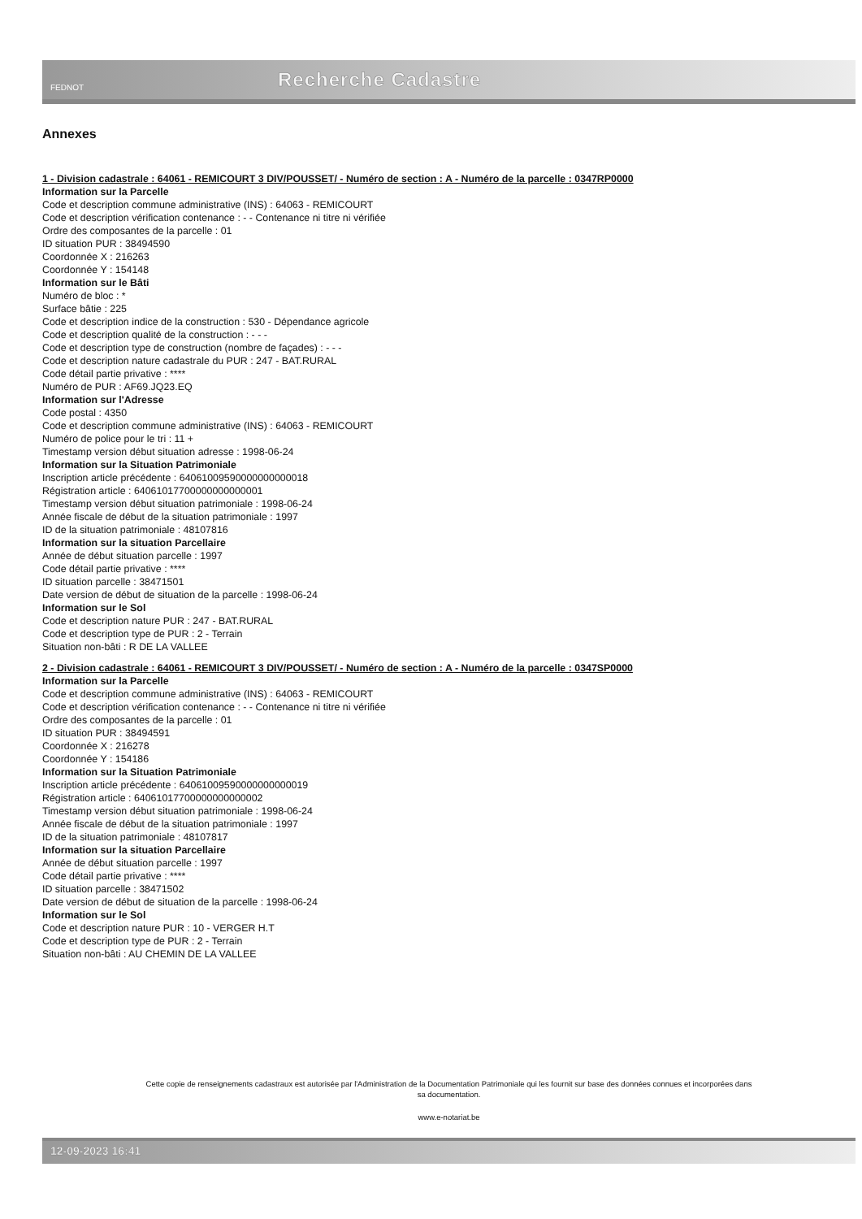FEDNOT
Recherche Cadastre
Annexes
1 - Division cadastrale : 64061 - REMICOURT 3 DIV/POUSSET/ - Numéro de section : A - Numéro de la parcelle : 0347RP0000
Information sur la Parcelle
Code et description commune administrative (INS) : 64063 - REMICOURT
Code et description vérification contenance : - - Contenance ni titre ni vérifiée
Ordre des composantes de la parcelle : 01
ID situation PUR : 38494590
Coordonnée X : 216263
Coordonnée Y : 154148
Information sur le Bâti
Numéro de bloc : *
Surface bâtie : 225
Code et description indice de la construction : 530 - Dépendance agricole
Code et description qualité de la construction : - - -
Code et description type de construction (nombre de façades) : - - -
Code et description nature cadastrale du PUR : 247 - BAT.RURAL
Code détail partie privative : ****
Numéro de PUR : AF69.JQ23.EQ
Information sur l'Adresse
Code postal : 4350
Code et description commune administrative (INS) : 64063 - REMICOURT
Numéro de police pour le tri : 11 +
Timestamp version début situation adresse : 1998-06-24
Information sur la Situation Patrimoniale
Inscription article précédente : 64061009590000000000018
Régistration article : 64061017700000000000001
Timestamp version début situation patrimoniale : 1998-06-24
Année fiscale de début de la situation patrimoniale : 1997
ID de la situation patrimoniale : 48107816
Information sur la situation Parcellaire
Année de début situation parcelle : 1997
Code détail partie privative : ****
ID situation parcelle : 38471501
Date version de début de situation de la parcelle : 1998-06-24
Information sur le Sol
Code et description nature PUR : 247 - BAT.RURAL
Code et description type de PUR : 2 - Terrain
Situation non-bâti : R DE LA VALLEE
2 - Division cadastrale : 64061 - REMICOURT 3 DIV/POUSSET/ - Numéro de section : A - Numéro de la parcelle : 0347SP0000
Information sur la Parcelle
Code et description commune administrative (INS) : 64063 - REMICOURT
Code et description vérification contenance : - - Contenance ni titre ni vérifiée
Ordre des composantes de la parcelle : 01
ID situation PUR : 38494591
Coordonnée X : 216278
Coordonnée Y : 154186
Information sur la Situation Patrimoniale
Inscription article précédente : 64061009590000000000019
Régistration article : 64061017700000000000002
Timestamp version début situation patrimoniale : 1998-06-24
Année fiscale de début de la situation patrimoniale : 1997
ID de la situation patrimoniale : 48107817
Information sur la situation Parcellaire
Année de début situation parcelle : 1997
Code détail partie privative : ****
ID situation parcelle : 38471502
Date version de début de situation de la parcelle : 1998-06-24
Information sur le Sol
Code et description nature PUR : 10 - VERGER H.T
Code et description type de PUR : 2 - Terrain
Situation non-bâti : AU CHEMIN DE LA VALLEE
Cette copie de renseignements cadastraux est autorisée par l'Administration de la Documentation Patrimoniale qui les fournit sur base des données connues et incorporées dans
sa documentation.
www.e-notariat.be
12-09-2023 16:41